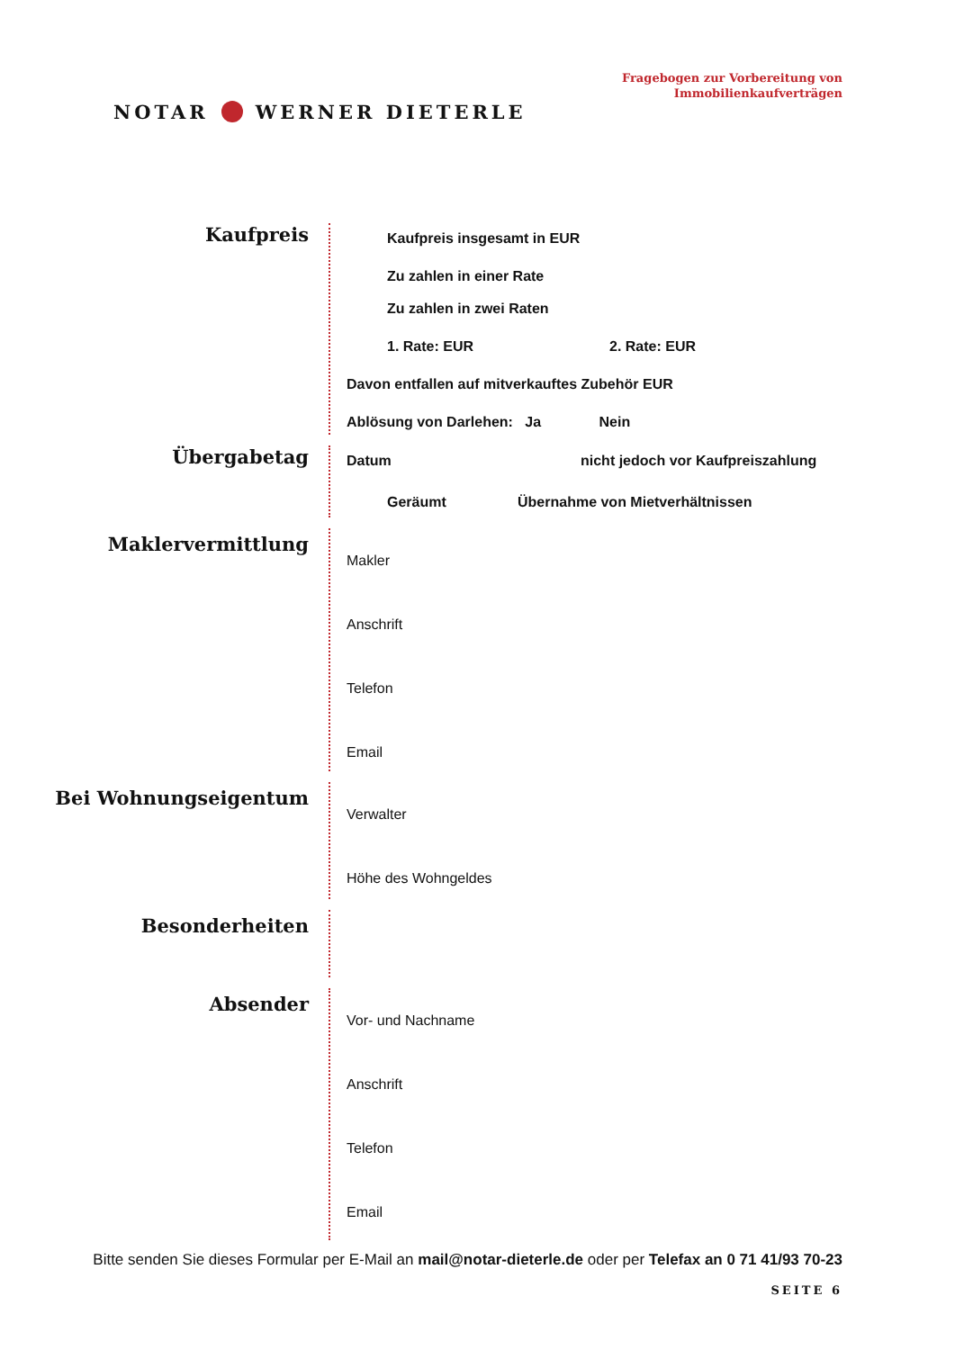NOTAR WERNER DIETERLE
Fragebogen zur Vorbereitung von
Immobilienkaufverträgen
Kaufpreis
Kaufpreis insgesamt in EUR
Zu zahlen in einer Rate
Zu zahlen in zwei Raten
1. Rate: EUR 2. Rate: EUR
Davon entfallen auf mitverkauftes Zubehör EUR
Ablösung von Darlehen: Ja Nein
Übergabetag
Datum nicht jedoch vor Kaufpreiszahlung
Geräumt Übernahme von Mietverhältnissen
Maklervermittlung
Makler
Anschrift
Telefon
Email
Bei Wohnungseigentum
Verwalter
Höhe des Wohngeldes
Besonderheiten
Absender
Vor- und Nachname
Anschrift
Telefon
Email
Bitte senden Sie dieses Formular per E-Mail an mail@notar-dieterle.de oder per Telefax an 0 71 41/93 70-23
SEITE 6